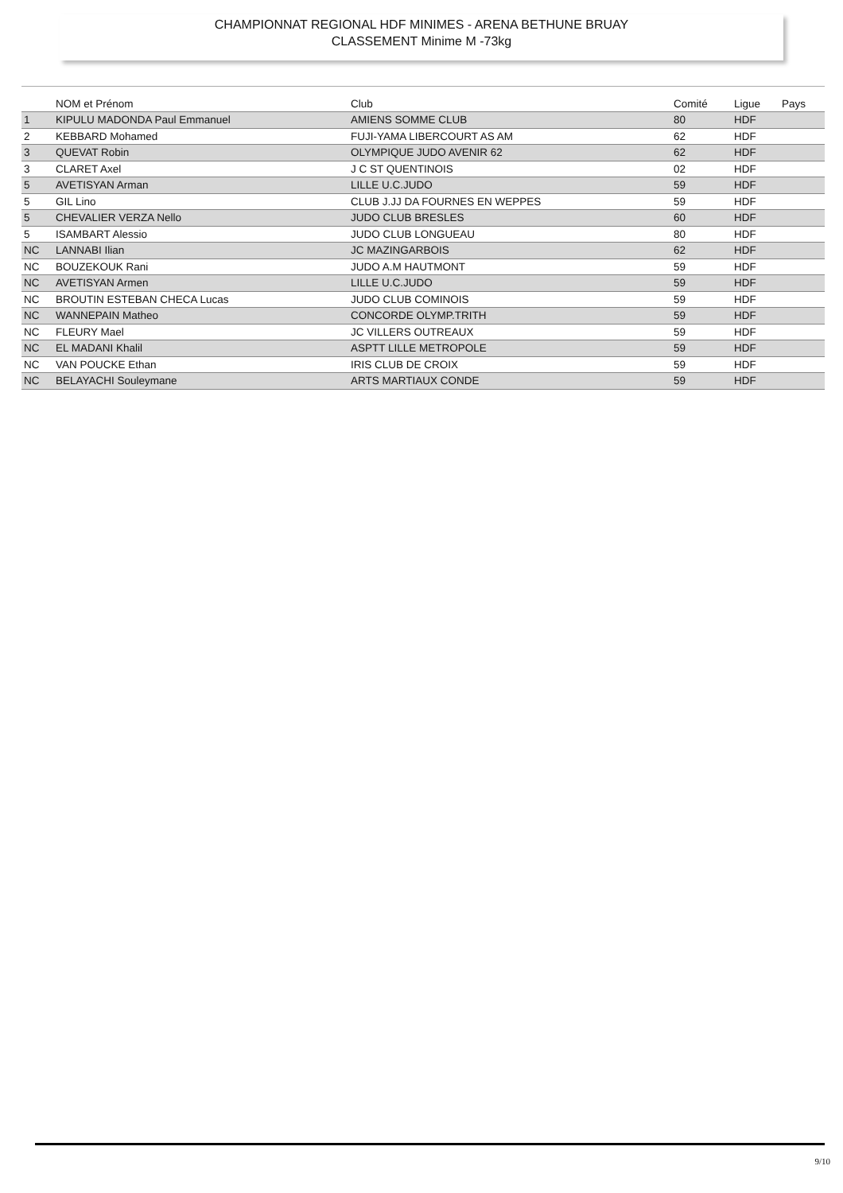CHAMPIONNAT REGIONAL HDF MINIMES - ARENA BETHUNE BRUAY
CLASSEMENT Minime M -73kg
| | NOM et Prénom | Club | Comité | Ligue | Pays |
| --- | --- | --- | --- | --- | --- |
| 1 | KIPULU MADONDA Paul Emmanuel | AMIENS SOMME CLUB | 80 | HDF | |
| 2 | KEBBARD Mohamed | FUJI-YAMA LIBERCOURT AS AM | 62 | HDF | |
| 3 | QUEVAT Robin | OLYMPIQUE JUDO AVENIR 62 | 62 | HDF | |
| 3 | CLARET Axel | J C ST QUENTINOIS | 02 | HDF | |
| 5 | AVETISYAN Arman | LILLE U.C.JUDO | 59 | HDF | |
| 5 | GIL Lino | CLUB J.JJ DA FOURNES EN WEPPES | 59 | HDF | |
| 5 | CHEVALIER VERZA Nello | JUDO CLUB BRESLES | 60 | HDF | |
| 5 | ISAMBART Alessio | JUDO CLUB LONGUEAU | 80 | HDF | |
| NC | LANNABI Ilian | JC MAZINGARBOIS | 62 | HDF | |
| NC | BOUZEKOUK Rani | JUDO A.M HAUTMONT | 59 | HDF | |
| NC | AVETISYAN Armen | LILLE U.C.JUDO | 59 | HDF | |
| NC | BROUTIN ESTEBAN CHECA Lucas | JUDO CLUB COMINOIS | 59 | HDF | |
| NC | WANNEPAIN Matheo | CONCORDE OLYMP.TRITH | 59 | HDF | |
| NC | FLEURY Mael | JC VILLERS OUTREAUX | 59 | HDF | |
| NC | EL MADANI Khalil | ASPTT LILLE METROPOLE | 59 | HDF | |
| NC | VAN POUCKE Ethan | IRIS CLUB DE CROIX | 59 | HDF | |
| NC | BELAYACHI Souleymane | ARTS MARTIAUX CONDE | 59 | HDF | |
9/10